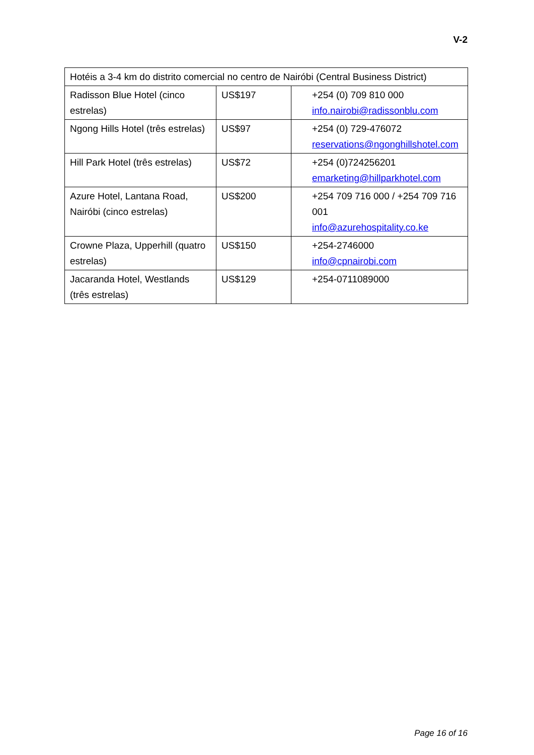V-2
| Hotéis a 3-4 km do distrito comercial no centro de Nairóbi (Central Business District) | | |
| Radisson Blue Hotel (cinco estrelas) | US$197 | +254 (0) 709 810 000 info.nairobi@radissonblu.com |
| Ngong Hills Hotel (três estrelas) | US$97 | +254 (0) 729-476072 reservations@ngonghillshotel.com |
| Hill Park Hotel (três estrelas) | US$72 | +254 (0)724256201 emarketing@hillparkhotel.com |
| Azure Hotel, Lantana Road, Nairóbi (cinco estrelas) | US$200 | +254 709 716 000 / +254 709 716 001 info@azurehospitality.co.ke |
| Crowne Plaza, Upperhill (quatro estrelas) | US$150 | +254-2746000 info@cpnairobi.com |
| Jacaranda Hotel, Westlands (três estrelas) | US$129 | +254-0711089000 |
Page 16 of 16